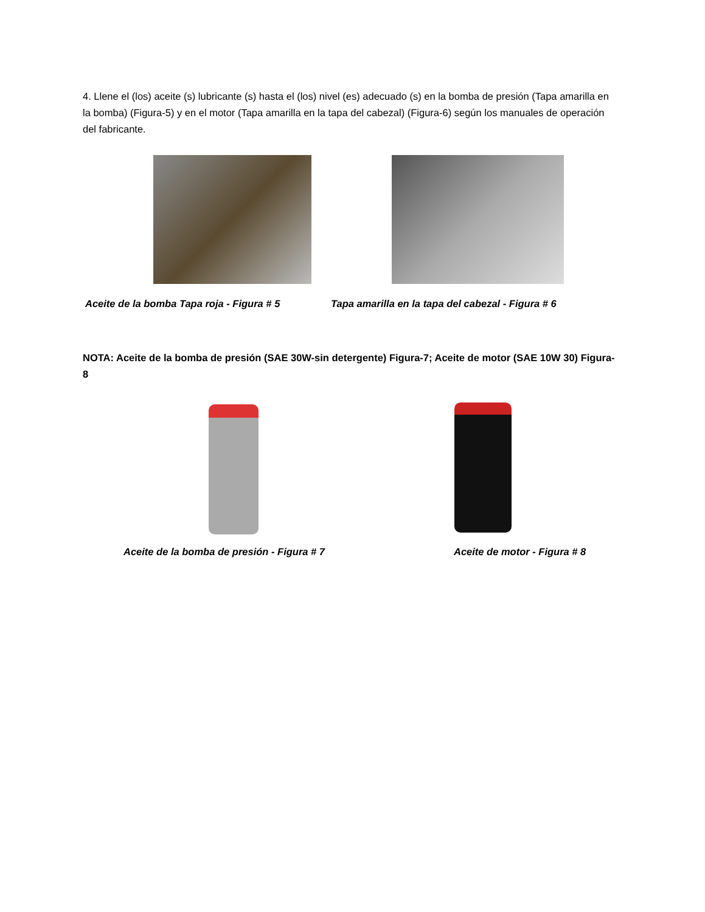4. Llene el (los) aceite (s) lubricante (s) hasta el (los) nivel (es) adecuado (s) en la bomba de presión (Tapa amarilla en la bomba) (Figura-5) y en el motor (Tapa amarilla en la tapa del cabezal) (Figura-6) según los manuales de operación del fabricante.
Aceite de la bomba Tapa roja - Figura # 5
Tapa amarilla en la tapa del cabezal - Figura # 6
NOTA: Aceite de la bomba de presión (SAE 30W-sin detergente) Figura-7; Aceite de motor (SAE 10W 30) Figura-8
Aceite de la bomba de presión - Figura # 7
Aceite de motor - Figura # 8